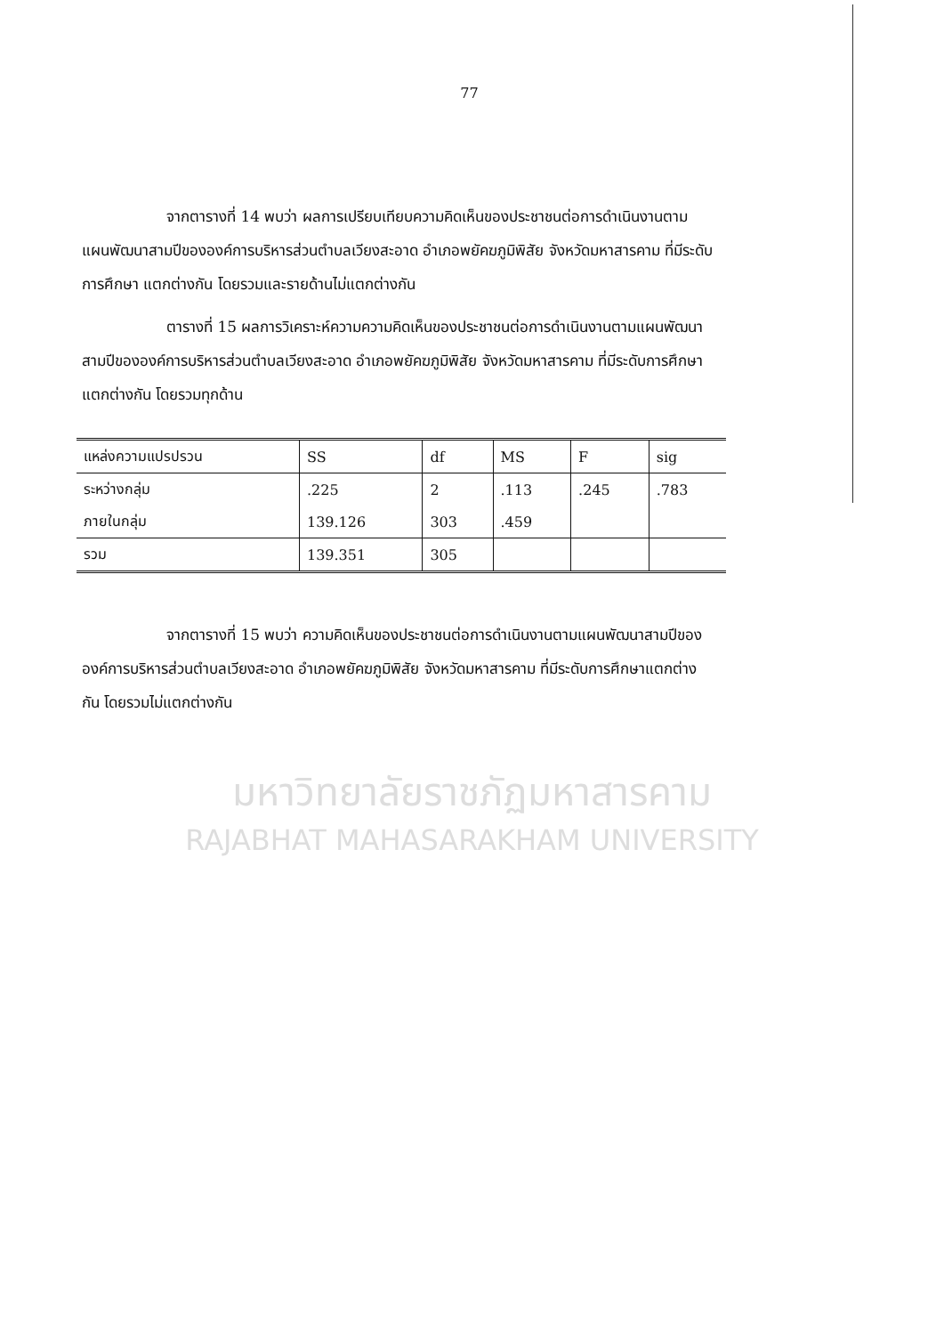77
จากตารางที่ 14 พบว่า ผลการเปรียบเทียบความคิดเห็นของประชาชนต่อการดำเนินงานตามแผนพัฒนาสามปีขององค์การบริหารส่วนตำบลเวียงสะอาด อำเภอพยัคฆภูมิพิสัย จังหวัดมหาสารคาม ที่มีระดับการศึกษา แตกต่างกัน โดยรวมและรายด้านไม่แตกต่างกัน
ตารางที่ 15 ผลการวิเคราะห์ความความคิดเห็นของประชาชนต่อการดำเนินงานตามแผนพัฒนาสามปีขององค์การบริหารส่วนตำบลเวียงสะอาด อำเภอพยัคฆภูมิพิสัย จังหวัดมหาสารคาม ที่มีระดับการศึกษาแตกต่างกัน โดยรวมทุกด้าน
| แหล่งความแปรปรวน | SS | df | MS | F | sig |
| --- | --- | --- | --- | --- | --- |
| ระหว่างกลุ่ม | .225 | 2 | .113 | .245 | .783 |
| ภายในกลุ่ม | 139.126 | 303 | .459 | | |
| รวม | 139.351 | 305 | | | |
จากตารางที่ 15 พบว่า ความคิดเห็นของประชาชนต่อการดำเนินงานตามแผนพัฒนาสามปีขององค์การบริหารส่วนตำบลเวียงสะอาด อำเภอพยัคฆภูมิพิสัย จังหวัดมหาสารคาม ที่มีระดับการศึกษาแตกต่างกัน โดยรวมไม่แตกต่างกัน
มหาวิทยาลัยราชภัฏมหาสารคาม
RAJABHAT MAHASARAKHAM UNIVERSITY